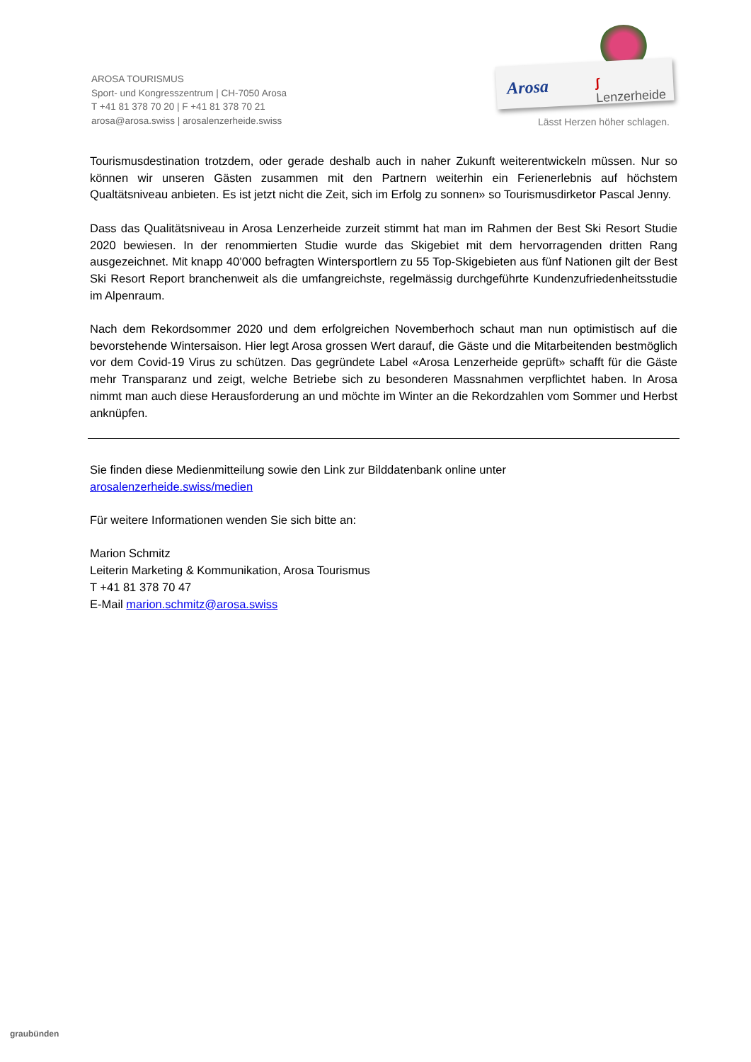AROSA TOURISMUS
Sport- und Kongresszentrum | CH-7050 Arosa
T +41 81 378 70 20 | F +41 81 378 70 21
arosa@arosa.swiss | arosalenzerheide.swiss
Arosa ʃ Lenzerheide
Lässt Herzen höher schlagen.
Tourismusdestination trotzdem, oder gerade deshalb auch in naher Zukunft weiterentwickeln müssen. Nur so können wir unseren Gästen zusammen mit den Partnern weiterhin ein Ferienerlebnis auf höchstem Qualtätsniveau anbieten. Es ist jetzt nicht die Zeit, sich im Erfolg zu sonnen» so Tourismusdirketor Pascal Jenny.
Dass das Qualitätsniveau in Arosa Lenzerheide zurzeit stimmt hat man im Rahmen der Best Ski Resort Studie 2020 bewiesen. In der renommierten Studie wurde das Skigebiet mit dem hervorragenden dritten Rang ausgezeichnet. Mit knapp 40’000 befragten Wintersportlern zu 55 Top-Skigebieten aus fünf Nationen gilt der Best Ski Resort Report branchenweit als die umfangreichste, regelmässig durchgeführte Kundenzufriedenheitsstudie im Alpenraum.
Nach dem Rekordsommer 2020 und dem erfolgreichen Novemberhoch schaut man nun optimistisch auf die bevorstehende Wintersaison. Hier legt Arosa grossen Wert darauf, die Gäste und die Mitarbeitenden bestmöglich vor dem Covid-19 Virus zu schützen. Das gegründete Label «Arosa Lenzerheide geprüft» schafft für die Gäste mehr Transparanz und zeigt, welche Betriebe sich zu besonderen Massnahmen verpflichtet haben. In Arosa nimmt man auch diese Herausforderung an und möchte im Winter an die Rekordzahlen vom Sommer und Herbst anknüpfen.
Sie finden diese Medienmitteilung sowie den Link zur Bilddatenbank online unter
arosalenzerheide.swiss/medien
Für weitere Informationen wenden Sie sich bitte an:
Marion Schmitz
Leiterin Marketing & Kommunikation, Arosa Tourismus
T +41 81 378 70 47
E-Mail marion.schmitz@arosa.swiss
graubünden